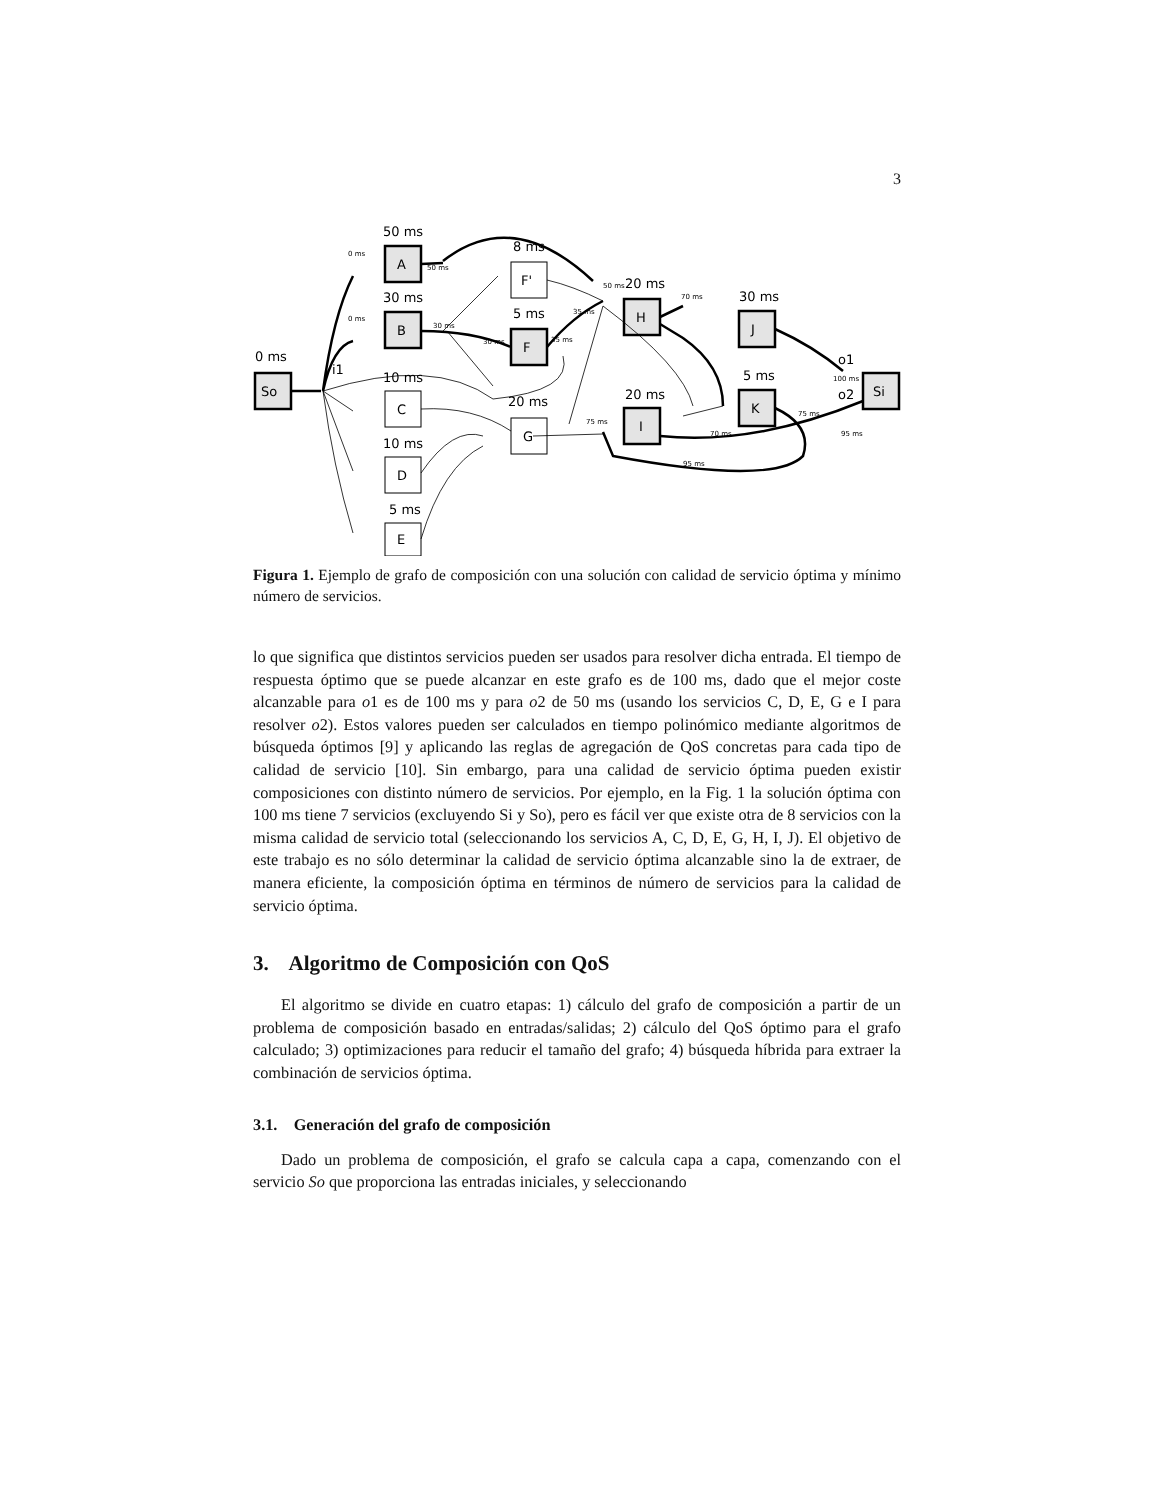3
So
A
B
C
D
E
F'
F
G
H
J
K
I
Si
0 ms
50 ms
30 ms
10 ms
10 ms
5 ms
8 ms
5 ms
20 ms
20 ms
30 ms
5 ms
20 ms
i1
o1
o2
0 ms
0 ms
50 ms
30 ms
30 ms
35 ms
35 ms
50 ms
70 ms
70 ms
75 ms
95 ms
75 ms
100 ms
95 ms
Figura 1. Ejemplo de grafo de composición con una solución con calidad de servicio óptima y mínimo número de servicios.
lo que significa que distintos servicios pueden ser usados para resolver dicha entrada. El tiempo de respuesta óptimo que se puede alcanzar en este grafo es de 100 ms, dado que el mejor coste alcanzable para o1 es de 100 ms y para o2 de 50 ms (usando los servicios C, D, E, G e I para resolver o2). Estos valores pueden ser calculados en tiempo polinómico mediante algoritmos de búsqueda óptimos [9] y aplicando las reglas de agregación de QoS concretas para cada tipo de calidad de servicio [10]. Sin embargo, para una calidad de servicio óptima pueden existir composiciones con distinto número de servicios. Por ejemplo, en la Fig. 1 la solución óptima con 100 ms tiene 7 servicios (excluyendo Si y So), pero es fácil ver que existe otra de 8 servicios con la misma calidad de servicio total (seleccionando los servicios A, C, D, E, G, H, I, J). El objetivo de este trabajo es no sólo determinar la calidad de servicio óptima alcanzable sino la de extraer, de manera eficiente, la composición óptima en términos de número de servicios para la calidad de servicio óptima.
3. Algoritmo de Composición con QoS
El algoritmo se divide en cuatro etapas: 1) cálculo del grafo de composición a partir de un problema de composición basado en entradas/salidas; 2) cálculo del QoS óptimo para el grafo calculado; 3) optimizaciones para reducir el tamaño del grafo; 4) búsqueda híbrida para extraer la combinación de servicios óptima.
3.1. Generación del grafo de composición
Dado un problema de composición, el grafo se calcula capa a capa, comenzando con el servicio So que proporciona las entradas iniciales, y seleccionando